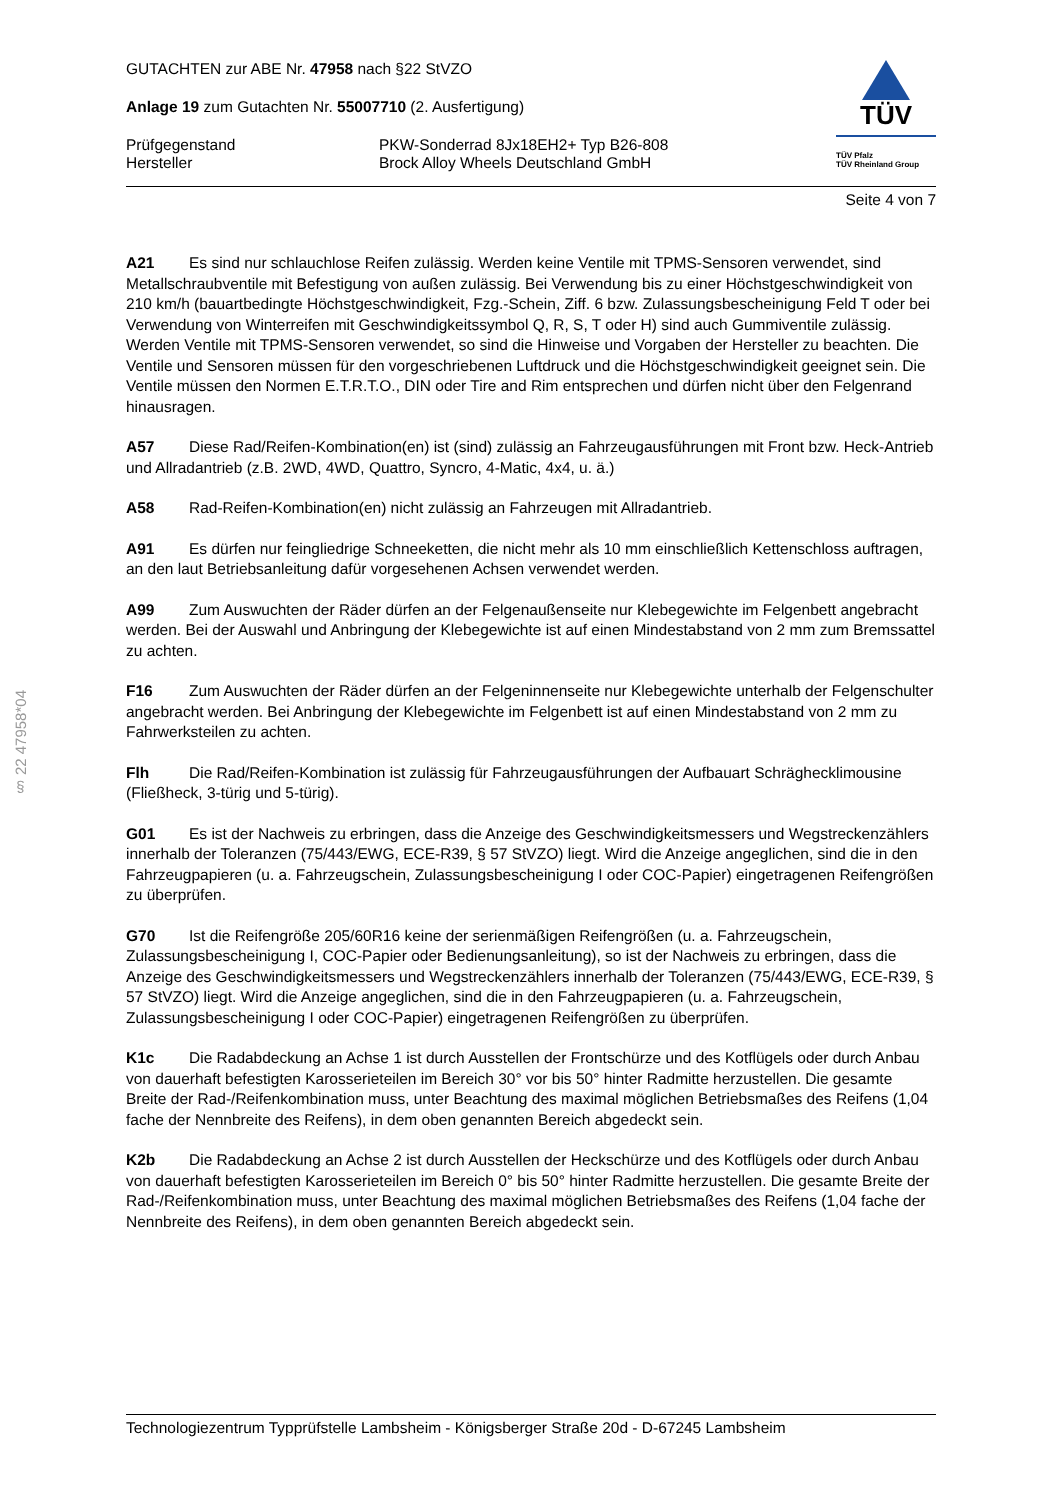§ 22 47958*04
GUTACHTEN zur ABE Nr. 47958 nach §22 StVZO
Anlage 19 zum Gutachten Nr. 55007710 (2. Ausfertigung)
Prüfgegenstand
Hersteller
PKW-Sonderrad 8Jx18EH2+ Typ B26-808
Brock Alloy Wheels Deutschland GmbH
TÜV
TÜV Pfalz
TÜV Rheinland Group
Seite 4 von 7
A21 Es sind nur schlauchlose Reifen zulässig. Werden keine Ventile mit TPMS-Sensoren verwendet, sind Metallschraubventile mit Befestigung von außen zulässig. Bei Verwendung bis zu einer Höchstgeschwindigkeit von 210 km/h (bauartbedingte Höchstgeschwindigkeit, Fzg.-Schein, Ziff. 6 bzw. Zulassungsbescheinigung Feld T oder bei Verwendung von Winterreifen mit Geschwindigkeitssymbol Q, R, S, T oder H) sind auch Gummiventile zulässig. Werden Ventile mit TPMS-Sensoren verwendet, so sind die Hinweise und Vorgaben der Hersteller zu beachten. Die Ventile und Sensoren müssen für den vorgeschriebenen Luftdruck und die Höchstgeschwindigkeit geeignet sein. Die Ventile müssen den Normen E.T.R.T.O., DIN oder Tire and Rim entsprechen und dürfen nicht über den Felgenrand hinausragen.
A57 Diese Rad/Reifen-Kombination(en) ist (sind) zulässig an Fahrzeugausführungen mit Front bzw. Heck-Antrieb und Allradantrieb (z.B. 2WD, 4WD, Quattro, Syncro, 4-Matic, 4x4, u. ä.)
A58 Rad-Reifen-Kombination(en) nicht zulässig an Fahrzeugen mit Allradantrieb.
A91 Es dürfen nur feingliedrige Schneeketten, die nicht mehr als 10 mm einschließlich Kettenschloss auftragen, an den laut Betriebsanleitung dafür vorgesehenen Achsen verwendet werden.
A99 Zum Auswuchten der Räder dürfen an der Felgenaußenseite nur Klebegewichte im Felgenbett angebracht werden. Bei der Auswahl und Anbringung der Klebegewichte ist auf einen Mindestabstand von 2 mm zum Bremssattel zu achten.
F16 Zum Auswuchten der Räder dürfen an der Felgeninnenseite nur Klebegewichte unterhalb der Felgenschulter angebracht werden. Bei Anbringung der Klebegewichte im Felgenbett ist auf einen Mindestabstand von 2 mm zu Fahrwerksteilen zu achten.
Flh Die Rad/Reifen-Kombination ist zulässig für Fahrzeugausführungen der Aufbauart Schräghecklimousine (Fließheck, 3-türig und 5-türig).
G01 Es ist der Nachweis zu erbringen, dass die Anzeige des Geschwindigkeitsmessers und Wegstreckenzählers innerhalb der Toleranzen (75/443/EWG, ECE-R39, § 57 StVZO) liegt. Wird die Anzeige angeglichen, sind die in den Fahrzeugpapieren (u. a. Fahrzeugschein, Zulassungsbescheinigung I oder COC-Papier) eingetragenen Reifengrößen zu überprüfen.
G70 Ist die Reifengröße 205/60R16 keine der serienmäßigen Reifengrößen (u. a. Fahrzeugschein, Zulassungsbescheinigung I, COC-Papier oder Bedienungsanleitung), so ist der Nachweis zu erbringen, dass die Anzeige des Geschwindigkeitsmessers und Wegstreckenzählers innerhalb der Toleranzen (75/443/EWG, ECE-R39, § 57 StVZO) liegt. Wird die Anzeige angeglichen, sind die in den Fahrzeugpapieren (u. a. Fahrzeugschein, Zulassungsbescheinigung I oder COC-Papier) eingetragenen Reifengrößen zu überprüfen.
K1c Die Radabdeckung an Achse 1 ist durch Ausstellen der Frontschürze und des Kotflügels oder durch Anbau von dauerhaft befestigten Karosserieteilen im Bereich 30° vor bis 50° hinter Radmitte herzustellen. Die gesamte Breite der Rad-/Reifenkombination muss, unter Beachtung des maximal möglichen Betriebsmaßes des Reifens (1,04 fache der Nennbreite des Reifens), in dem oben genannten Bereich abgedeckt sein.
K2b Die Radabdeckung an Achse 2 ist durch Ausstellen der Heckschürze und des Kotflügels oder durch Anbau von dauerhaft befestigten Karosserieteilen im Bereich 0° bis 50° hinter Radmitte herzustellen. Die gesamte Breite der Rad-/Reifenkombination muss, unter Beachtung des maximal möglichen Betriebsmaßes des Reifens (1,04 fache der Nennbreite des Reifens), in dem oben genannten Bereich abgedeckt sein.
Technologiezentrum Typprüfstelle Lambsheim - Königsberger Straße 20d - D-67245 Lambsheim